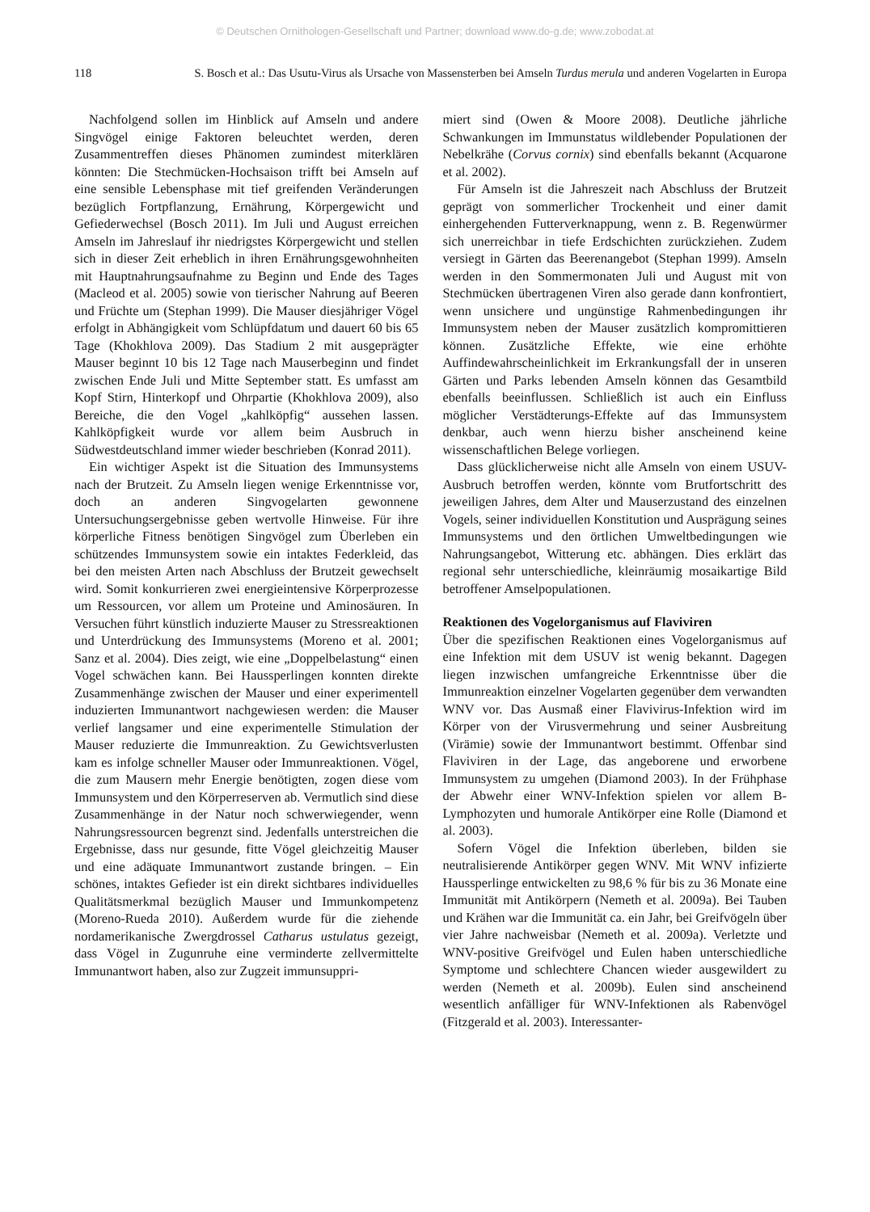© Deutschen Ornithologen-Gesellschaft und Partner; download www.do-g.de; www.zobodat.at
118 S. Bosch et al.: Das Usutu-Virus als Ursache von Massensterben bei Amseln Turdus merula und anderen Vogelarten in Europa
Nachfolgend sollen im Hinblick auf Amseln und andere Singvögel einige Faktoren beleuchtet werden, deren Zusammentreffen dieses Phänomen zumindest miterklären könnten: Die Stechmücken-Hochsaison trifft bei Amseln auf eine sensible Lebensphase mit tief greifenden Veränderungen bezüglich Fortpflanzung, Ernährung, Körpergewicht und Gefiederwechsel (Bosch 2011). Im Juli und August erreichen Amseln im Jahreslauf ihr niedrigstes Körpergewicht und stellen sich in dieser Zeit erheblich in ihren Ernährungsgewohnheiten mit Hauptnahrungsaufnahme zu Beginn und Ende des Tages (Macleod et al. 2005) sowie von tierischer Nahrung auf Beeren und Früchte um (Stephan 1999). Die Mauser diesjähriger Vögel erfolgt in Abhängigkeit vom Schlüpfdatum und dauert 60 bis 65 Tage (Khokhlova 2009). Das Stadium 2 mit ausgeprägter Mauser beginnt 10 bis 12 Tage nach Mauserbeginn und findet zwischen Ende Juli und Mitte September statt. Es umfasst am Kopf Stirn, Hinterkopf und Ohrpartie (Khokhlova 2009), also Bereiche, die den Vogel „kahlköpfig“ aussehen lassen. Kahlköpfigkeit wurde vor allem beim Ausbruch in Südwestdeutschland immer wieder beschrieben (Konrad 2011).
Ein wichtiger Aspekt ist die Situation des Immunsystems nach der Brutzeit. Zu Amseln liegen wenige Erkenntnisse vor, doch an anderen Singvogelarten gewonnene Untersuchungsergebnisse geben wertvolle Hinweise. Für ihre körperliche Fitness benötigen Singvögel zum Überleben ein schützendes Immunsystem sowie ein intaktes Federkleid, das bei den meisten Arten nach Abschluss der Brutzeit gewechselt wird. Somit konkurrieren zwei energieintensive Körperprozesse um Ressourcen, vor allem um Proteine und Aminosäuren. In Versuchen führt künstlich induzierte Mauser zu Stressreaktionen und Unterdrückung des Immunsystems (Moreno et al. 2001; Sanz et al. 2004). Dies zeigt, wie eine „Doppelbelastung“ einen Vogel schwächen kann. Bei Haussperlingen konnten direkte Zusammenhänge zwischen der Mauser und einer experimentell induzierten Immunantwort nachgewiesen werden: die Mauser verlief langsamer und eine experimentelle Stimulation der Mauser reduzierte die Immunreaktion. Zu Gewichtsverlusten kam es infolge schneller Mauser oder Immunreaktionen. Vögel, die zum Mausern mehr Energie benötigten, zogen diese vom Immunsystem und den Körperreserven ab. Vermutlich sind diese Zusammenhänge in der Natur noch schwerwiegender, wenn Nahrungsressourcen begrenzt sind. Jedenfalls unterstreichen die Ergebnisse, dass nur gesunde, fitte Vögel gleichzeitig Mauser und eine adäquate Immunantwort zustande bringen. – Ein schönes, intaktes Gefieder ist ein direkt sichtbares individuelles Qualitätsmerkmal bezüglich Mauser und Immunkompetenz (Moreno-Rueda 2010). Außerdem wurde für die ziehende nordamerikanische Zwergdrossel Catharus ustulatus gezeigt, dass Vögel in Zugunruhe eine verminderte zellvermittelte Immunantwort haben, also zur Zugzeit immunsuppri-
miert sind (Owen & Moore 2008). Deutliche jährliche Schwankungen im Immunstatus wildlebender Populationen der Nebelkrähe (Corvus cornix) sind ebenfalls bekannt (Acquarone et al. 2002).
Für Amseln ist die Jahreszeit nach Abschluss der Brutzeit geprägt von sommerlicher Trockenheit und einer damit einhergehenden Futterverknappung, wenn z. B. Regenwürmer sich unerreichbar in tiefe Erdschichten zurückziehen. Zudem versiegt in Gärten das Beerenangebot (Stephan 1999). Amseln werden in den Sommermonaten Juli und August mit von Stechmücken übertragenen Viren also gerade dann konfrontiert, wenn unsichere und ungünstige Rahmenbedingungen ihr Immunsystem neben der Mauser zusätzlich kompromittieren können. Zusätzliche Effekte, wie eine erhöhte Auffindewahrscheinlichkeit im Erkrankungsfall der in unseren Gärten und Parks lebenden Amseln können das Gesamtbild ebenfalls beeinflussen. Schließlich ist auch ein Einfluss möglicher Verstädterungs-Effekte auf das Immunsystem denkbar, auch wenn hierzu bisher anscheinend keine wissenschaftlichen Belege vorliegen.
Dass glücklicherweise nicht alle Amseln von einem USUV-Ausbruch betroffen werden, könnte vom Brutfortschritt des jeweiligen Jahres, dem Alter und Mauserzustand des einzelnen Vogels, seiner individuellen Konstitution und Ausprägung seines Immunsystems und den örtlichen Umweltbedingungen wie Nahrungsangebot, Witterung etc. abhängen. Dies erklärt das regional sehr unterschiedliche, kleinräumig mosaikartige Bild betroffener Amselpopulationen.
Reaktionen des Vogelorganismus auf Flaviviren
Über die spezifischen Reaktionen eines Vogelorganismus auf eine Infektion mit dem USUV ist wenig bekannt. Dagegen liegen inzwischen umfangreiche Erkenntnisse über die Immunreaktion einzelner Vogelarten gegenüber dem verwandten WNV vor. Das Ausmaß einer Flavivirus-Infektion wird im Körper von der Virusvermehrung und seiner Ausbreitung (Virämie) sowie der Immunantwort bestimmt. Offenbar sind Flaviviren in der Lage, das angeborene und erworbene Immunsystem zu umgehen (Diamond 2003). In der Frühphase der Abwehr einer WNV-Infektion spielen vor allem B-Lymphozyten und humorale Antikörper eine Rolle (Diamond et al. 2003).
Sofern Vögel die Infektion überleben, bilden sie neutralisierende Antikörper gegen WNV. Mit WNV infizierte Haussperlinge entwickelten zu 98,6 % für bis zu 36 Monate eine Immunität mit Antikörpern (Nemeth et al. 2009a). Bei Tauben und Krähen war die Immunität ca. ein Jahr, bei Greifvögeln über vier Jahre nachweisbar (Nemeth et al. 2009a). Verletzte und WNV-positive Greifvögel und Eulen haben unterschiedliche Symptome und schlechtere Chancen wieder ausgewildert zu werden (Nemeth et al. 2009b). Eulen sind anscheinend wesentlich anfälliger für WNV-Infektionen als Rabenvögel (Fitzgerald et al. 2003). Interessanter-